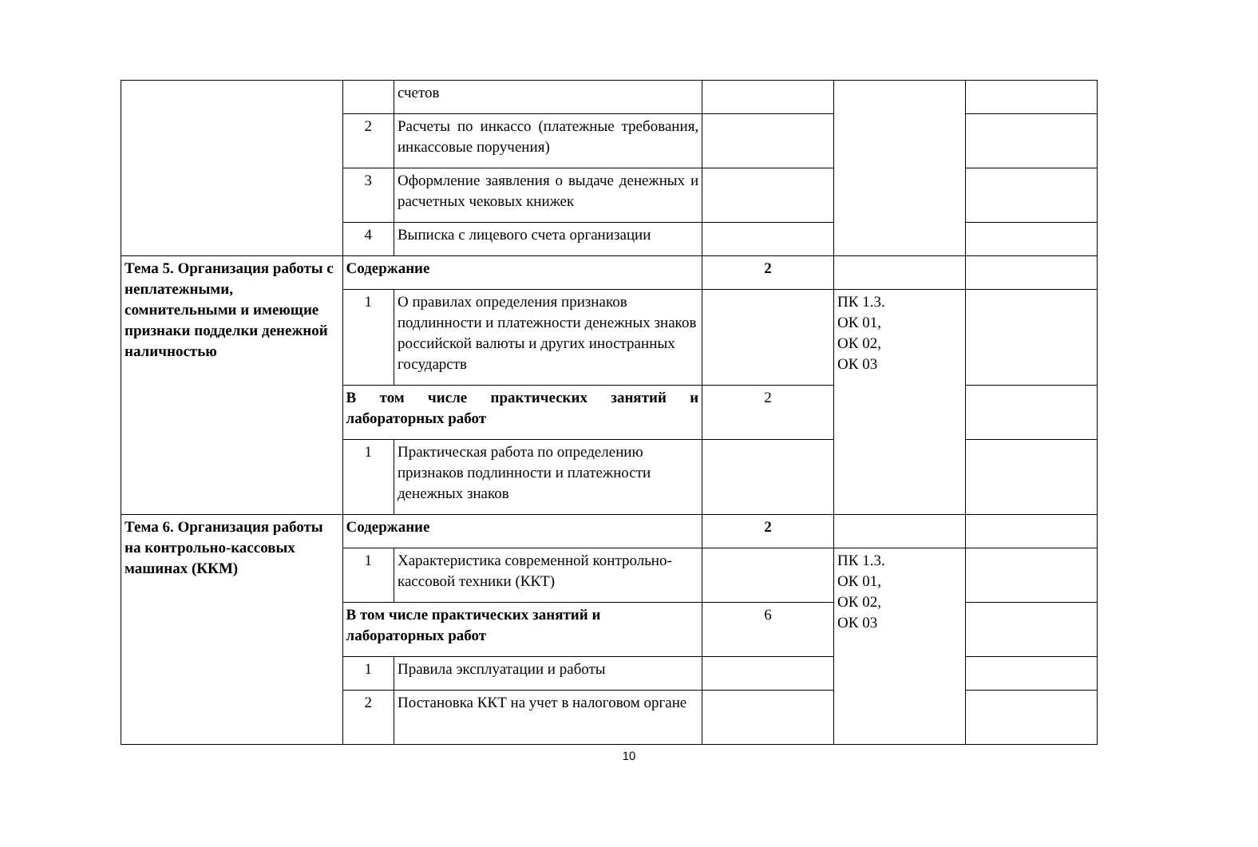| | | счетов | | | |
| | 2 | Расчеты по инкассо (платежные требования, инкассовые поручения) | | | |
| | 3 | Оформление заявления о выдаче денежных и расчетных чековых книжек | | | |
| | 4 | Выписка с лицевого счета организации | | | |
| Тема 5. Организация работы с неплатежными, сомнительными и имеющие признаки подделки денежной наличностью | Содержание | | 2 | | |
| | 1 | О правилах определения признаков подлинности и платежности денежных знаков российской валюты и других иностранных государств | | ПК 1.3. ОК 01, ОК 02, ОК 03 | |
| | В том числе практических занятий и лабораторных работ | | 2 | | |
| | 1 | Практическая работа по определению признаков подлинности и платежности денежных знаков | | | |
| Тема 6. Организация работы на контрольно-кассовых машинах (ККМ) | Содержание | | 2 | | |
| | 1 | Характеристика современной контрольно-кассовой техники (ККТ) | | ПК 1.3. ОК 01, ОК 02, ОК 03 | |
| | В том числе практических занятий и лабораторных работ | | 6 | | |
| | 1 | Правила эксплуатации и работы | | | |
| | 2 | Постановка ККТ на учет в налоговом органе | | | |
10